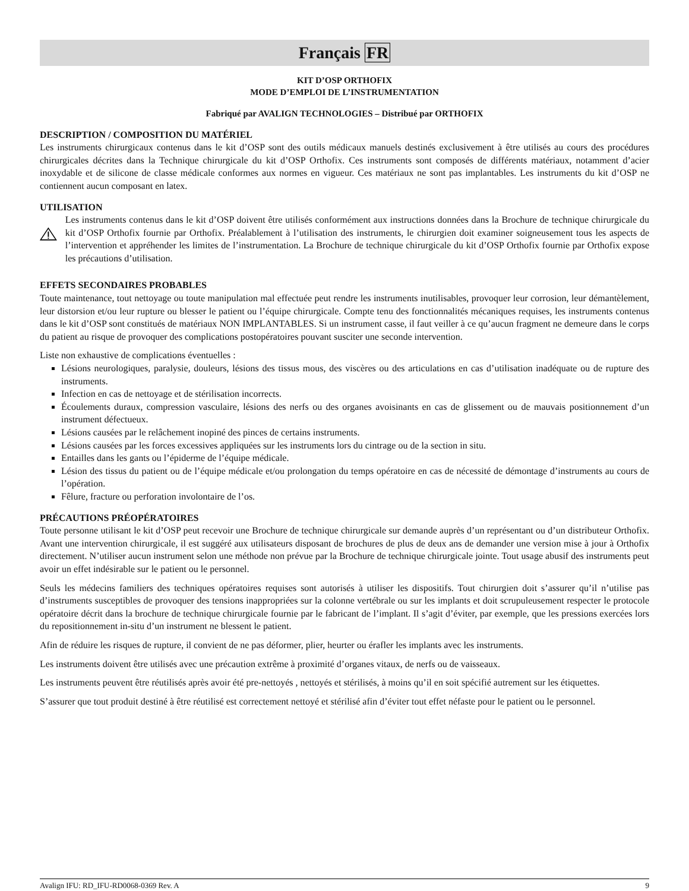Français FR
KIT D’OSP ORTHOFIX
MODE D’EMPLOI DE L’INSTRUMENTATION
Fabriqué par AVALIGN TECHNOLOGIES – Distribué par ORTHOFIX
DESCRIPTION / COMPOSITION DU MATÉRIEL
Les instruments chirurgicaux contenus dans le kit d’OSP sont des outils médicaux manuels destinés exclusivement à être utilisés au cours des procédures chirurgicales décrites dans la Technique chirurgicale du kit d’OSP Orthofix. Ces instruments sont composés de différents matériaux, notamment d’acier inoxydable et de silicone de classe médicale conformes aux normes en vigueur. Ces matériaux ne sont pas implantables. Les instruments du kit d’OSP ne contiennent aucun composant en latex.
UTILISATION
Les instruments contenus dans le kit d’OSP doivent être utilisés conformément aux instructions données dans la Brochure de technique chirurgicale du kit d’OSP Orthofix fournie par Orthofix. Préalablement à l’utilisation des instruments, le chirurgien doit examiner soigneusement tous les aspects de l’intervention et appréhender les limites de l’instrumentation. La Brochure de technique chirurgicale du kit d’OSP Orthofix fournie par Orthofix expose les précautions d’utilisation.
EFFETS SECONDAIRES PROBABLES
Toute maintenance, tout nettoyage ou toute manipulation mal effectuée peut rendre les instruments inutilisables, provoquer leur corrosion, leur démantèlement, leur distorsion et/ou leur rupture ou blesser le patient ou l’équipe chirurgicale. Compte tenu des fonctionnalités mécaniques requises, les instruments contenus dans le kit d’OSP sont constitués de matériaux NON IMPLANTABLES. Si un instrument casse, il faut veiller à ce qu’aucun fragment ne demeure dans le corps du patient au risque de provoquer des complications postopératoires pouvant susciter une seconde intervention.
Liste non exhaustive de complications éventuelles :
Lésions neurologiques, paralysie, douleurs, lésions des tissus mous, des viscères ou des articulations en cas d’utilisation inadéquate ou de rupture des instruments.
Infection en cas de nettoyage et de stérilisation incorrects.
Écoulements duraux, compression vasculaire, lésions des nerfs ou des organes avoisinants en cas de glissement ou de mauvais positionnement d’un instrument défectueux.
Lésions causées par le relâchement inopiné des pinces de certains instruments.
Lésions causées par les forces excessives appliquées sur les instruments lors du cintrage ou de la section in situ.
Entailles dans les gants ou l’épiderme de l’équipe médicale.
Lésion des tissus du patient ou de l’équipe médicale et/ou prolongation du temps opératoire en cas de nécessité de démontage d’instruments au cours de l’opération.
Fêlure, fracture ou perforation involontaire de l’os.
PRÉCAUTIONS PRÉOPÉRATOIRES
Toute personne utilisant le kit d’OSP peut recevoir une Brochure de technique chirurgicale sur demande auprès d’un représentant ou d’un distributeur Orthofix. Avant une intervention chirurgicale, il est suggéré aux utilisateurs disposant de brochures de plus de deux ans de demander une version mise à jour à Orthofix directement. N’utiliser aucun instrument selon une méthode non prévue par la Brochure de technique chirurgicale jointe. Tout usage abusif des instruments peut avoir un effet indésirable sur le patient ou le personnel.
Seuls les médecins familiers des techniques opératoires requises sont autorisés à utiliser les dispositifs. Tout chirurgien doit s’assurer qu’il n’utilise pas d’instruments susceptibles de provoquer des tensions inappropriées sur la colonne vertébrale ou sur les implants et doit scrupuleusement respecter le protocole opératoire décrit dans la brochure de technique chirurgicale fournie par le fabricant de l’implant. Il s’agit d’éviter, par exemple, que les pressions exercées lors du repositionnement in-situ d’un instrument ne blessent le patient.
Afin de réduire les risques de rupture, il convient de ne pas déformer, plier, heurter ou érafler les implants avec les instruments.
Les instruments doivent être utilisés avec une précaution extrême à proximité d’organes vitaux, de nerfs ou de vaisseaux.
Les instruments peuvent être réutilisés après avoir été pre-nettoyés , nettoyés et stérilisés, à moins qu’il en soit spécifié autrement sur les étiquettes.
S’assurer que tout produit destiné à être réutilisé est correctement nettoyé et stérilisé afin d’éviter tout effet néfaste pour le patient ou le personnel.
Avalign IFU: RD_IFU-RD0068-0369 Rev. A 9